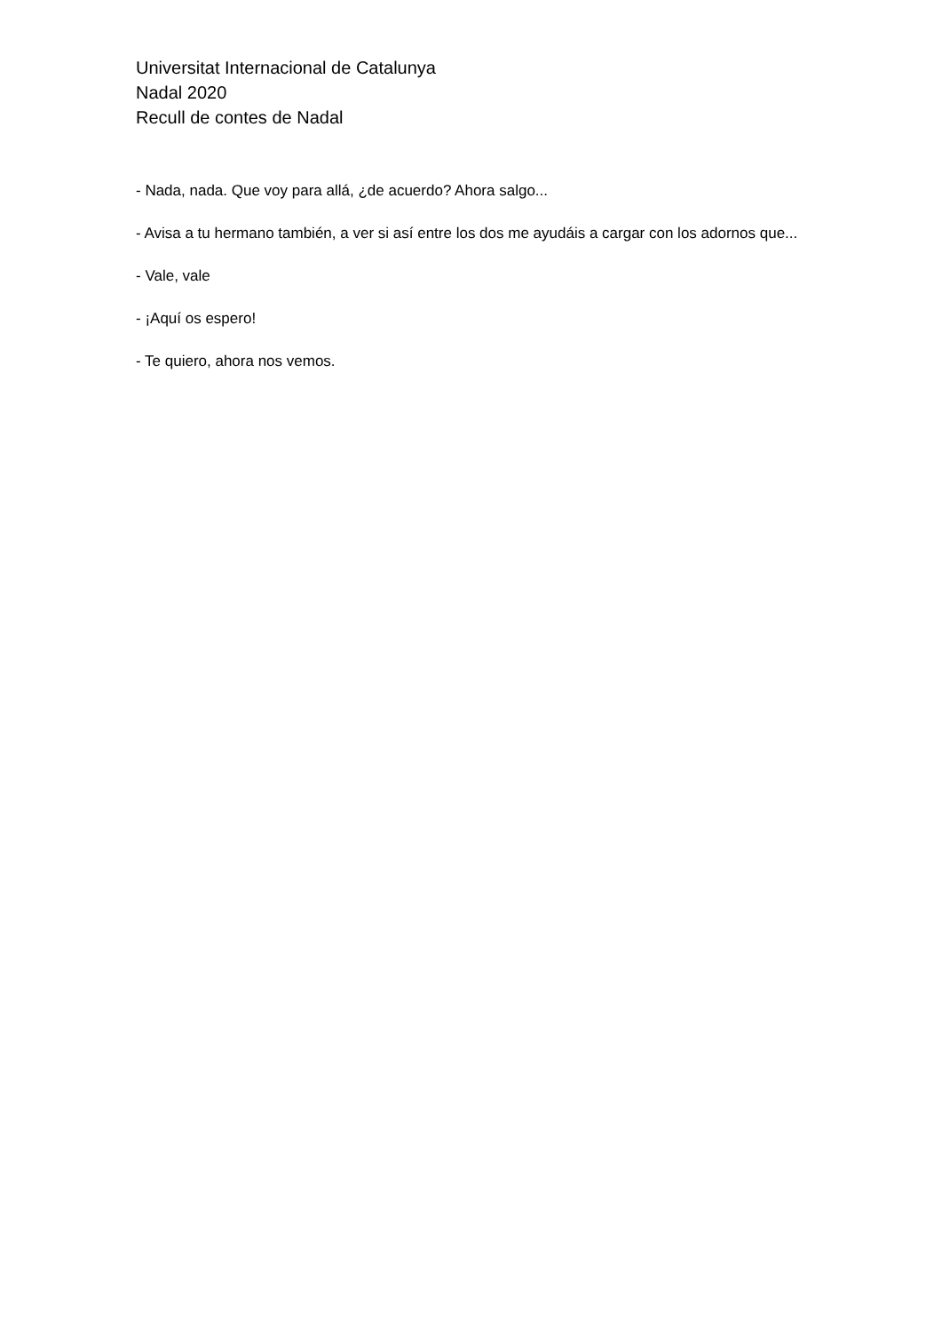Universitat Internacional de Catalunya
Nadal 2020
Recull de contes de Nadal
- Nada, nada. Que voy para allá, ¿de acuerdo? Ahora salgo...
- Avisa a tu hermano también, a ver si así entre los dos me ayudáis a cargar con los adornos que...
- Vale, vale
- ¡Aquí os espero!
- Te quiero, ahora nos vemos.